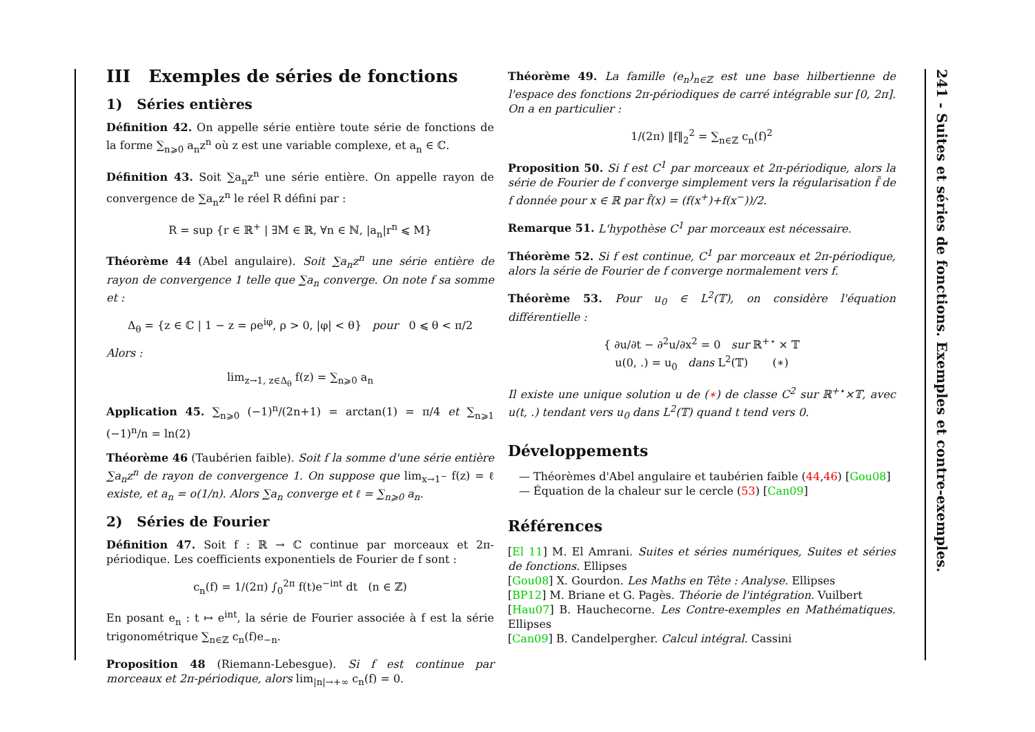III Exemples de séries de fonctions
1) Séries entières
Définition 42. On appelle série entière toute série de fonctions de la forme ∑<sub>n⩾0</sub> a<sub>n</sub>z<sup>n</sup> où z est une variable complexe, et a<sub>n</sub> ∈ ℂ.
Définition 43. Soit ∑a<sub>n</sub>z<sup>n</sup> une série entière. On appelle rayon de convergence de ∑a<sub>n</sub>z<sup>n</sup> le réel R défini par :
R = sup {r ∈ ℝ<sup>+</sup> | ∃M ∈ ℝ, ∀n ∈ ℕ, |a<sub>n</sub>|r<sup>n</sup> ⩽ M}
Théorème 44 (Abel angulaire). Soit ∑a<sub>n</sub>z<sup>n</sup> une série entière de rayon de convergence 1 telle que ∑a<sub>n</sub> converge. On note f sa somme et :
Δ<sub>θ</sub> = {z ∈ ℂ | 1 − z = ρe<sup>iφ</sup>, ρ > 0, |φ| < θ} pour 0 ⩽ θ < π/2
Alors :
lim<sub>z→1, z∈Δ<sub>θ</sub></sub> f(z) = ∑<sub>n⩾0</sub> a<sub>n</sub>
Application 45. ∑<sub>n⩾0</sub> (−1)<sup>n</sup>/(2n+1) = arctan(1) = π/4 et ∑<sub>n⩾1</sub> (−1)<sup>n</sup>/n = ln(2)
Théorème 46 (Taubérien faible). Soit f la somme d'une série entière ∑a<sub>n</sub>z<sup>n</sup> de rayon de convergence 1. On suppose que lim<sub>x→1<sup>−</sup></sub> f(z) = ℓ existe, et a<sub>n</sub> = o(1/n). Alors ∑a<sub>n</sub> converge et ℓ = ∑<sub>n⩾0</sub> a<sub>n</sub>.
2) Séries de Fourier
Définition 47. Soit f : ℝ → ℂ continue par morceaux et 2π-périodique. Les coefficients exponentiels de Fourier de f sont :
c<sub>n</sub>(f) = 1/(2π) ∫<sub>0</sub><sup>2π</sup> f(t)e<sup>−int</sup> dt (n ∈ ℤ)
En posant e<sub>n</sub> : t ↦ e<sup>int</sup>, la série de Fourier associée à f est la série trigonométrique ∑<sub>n∈ℤ</sub> c<sub>n</sub>(f)e<sub>−n</sub>.
Proposition 48 (Riemann-Lebesgue). Si f est continue par morceaux et 2π-périodique, alors lim<sub>|n|→+∞</sub> c<sub>n</sub>(f) = 0.
Théorème 49. La famille (e<sub>n</sub>)<sub>n∈ℤ</sub> est une base hilbertienne de l'espace des fonctions 2π-périodiques de carré intégrable sur [0, 2π]. On a en particulier :
1/(2π) ‖f‖<sub>2</sub><sup>2</sup> = ∑<sub>n∈ℤ</sub> c<sub>n</sub>(f)<sup>2</sup>
Proposition 50. Si f est C<sup>1</sup> par morceaux et 2π-périodique, alors la série de Fourier de f converge simplement vers la régularisation f̃ de f donnée pour x ∈ ℝ par f̃(x) = (f(x<sup>+</sup>)+f(x<sup>−</sup>))/2.
Remarque 51. L'hypothèse C<sup>1</sup> par morceaux est nécessaire.
Théorème 52. Si f est continue, C<sup>1</sup> par morceaux et 2π-périodique, alors la série de Fourier de f converge normalement vers f.
Théorème 53. Pour u<sub>0</sub> ∈ L<sup>2</sup>(𝕋), on considère l'équation différentielle :
{ ∂u/∂t − ∂<sup>2</sup>u/∂x<sup>2</sup> = 0 sur ℝ<sup>+⋆</sup> × 𝕋
u(0, .) = u<sub>0</sub> dans L<sup>2</sup>(𝕋) (∗)
Il existe une unique solution u de (∗) de classe C<sup>2</sup> sur ℝ<sup>+⋆</sup>×𝕋, avec u(t, .) tendant vers u<sub>0</sub> dans L<sup>2</sup>(𝕋) quand t tend vers 0.
Développements
— Théorèmes d'Abel angulaire et taubérien faible (44,46) [Gou08]
— Équation de la chaleur sur le cercle (53) [Can09]
Références
[El 11] M. El Amrani. Suites et séries numériques, Suites et séries de fonctions. Ellipses
[Gou08] X. Gourdon. Les Maths en Tête : Analyse. Ellipses
[BP12] M. Briane et G. Pagès. Théorie de l'intégration. Vuilbert
[Hau07] B. Hauchecorne. Les Contre-exemples en Mathématiques. Ellipses
[Can09] B. Candelpergher. Calcul intégral. Cassini
241 - Suites et séries de fonctions. Exemples et contre-exemples.